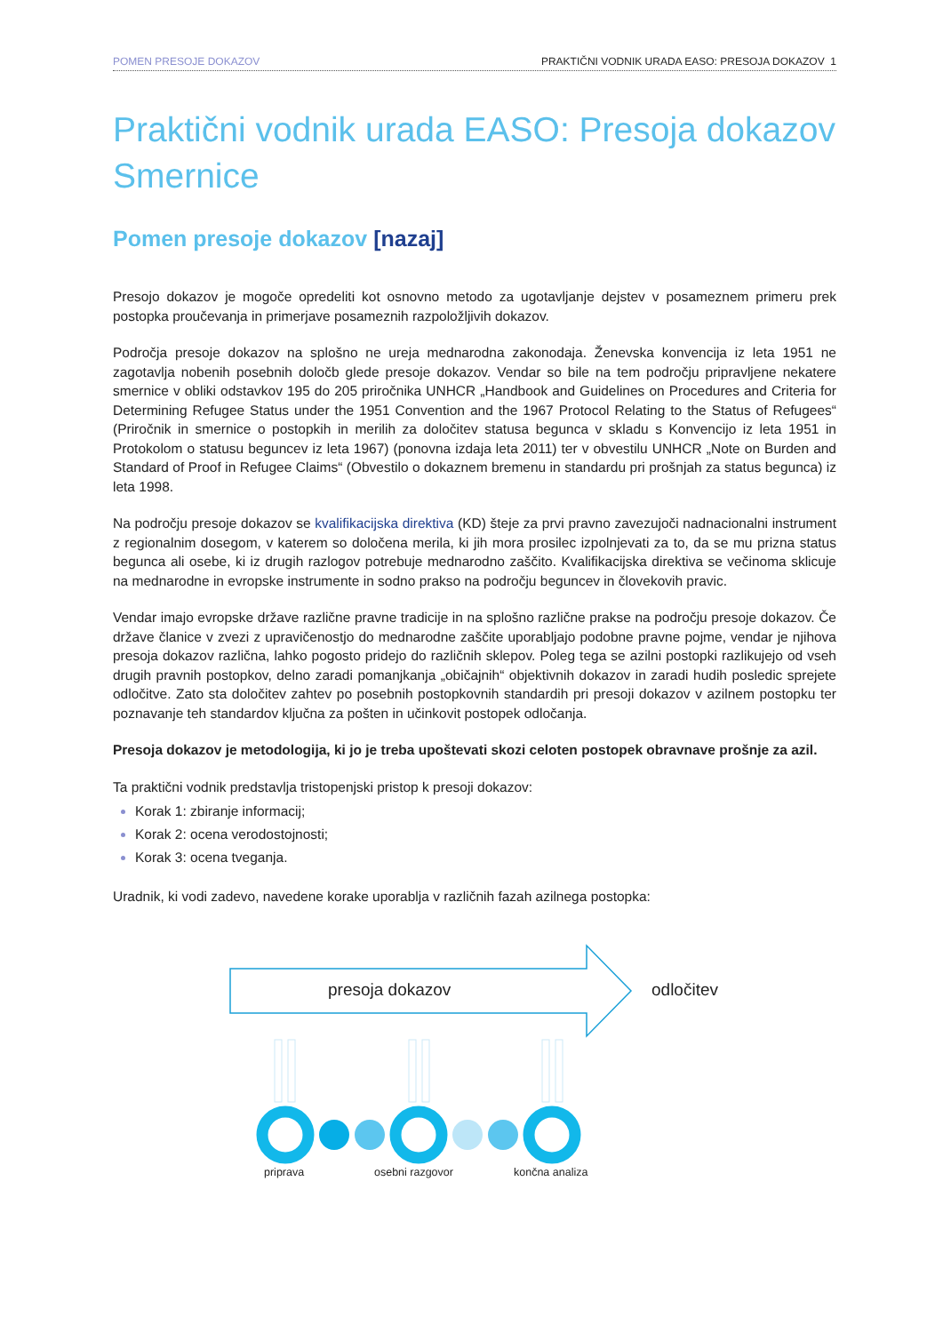POMEN PRESOJE DOKAZOV PRAKTIČNI VODNIK URADA EASO: PRESOJA DOKAZOV 1
Praktični vodnik urada EASO: Presoja dokazov Smernice
Pomen presoje dokazov [nazaj]
Presojo dokazov je mogoče opredeliti kot osnovno metodo za ugotavljanje dejstev v posameznem primeru prek postopka proučevanja in primerjave posameznih razpoložljivih dokazov.
Področja presoje dokazov na splošno ne ureja mednarodna zakonodaja. Ženevska konvencija iz leta 1951 ne zagotavlja nobenih posebnih določb glede presoje dokazov. Vendar so bile na tem področju pripravljene nekatere smernice v obliki odstavkov 195 do 205 priročnika UNHCR „Handbook and Guidelines on Procedures and Criteria for Determining Refugee Status under the 1951 Convention and the 1967 Protocol Relating to the Status of Refugees“ (Priročnik in smernice o postopkih in merilih za določitev statusa begunca v skladu s Konvencijo iz leta 1951 in Protokolom o statusu beguncev iz leta 1967) (ponovna izdaja leta 2011) ter v obvestilu UNHCR „Note on Burden and Standard of Proof in Refugee Claims“ (Obvestilo o dokaznem bremenu in standardu pri prošnjah za status begunca) iz leta 1998.
Na področju presoje dokazov se kvalifikacijska direktiva (KD) šteje za prvi pravno zavezujoči nadnacionalni instrument z regionalnim dosegom, v katerem so določena merila, ki jih mora prosilec izpolnjevati za to, da se mu prizna status begunca ali osebe, ki iz drugih razlogov potrebuje mednarodno zaščito. Kvalifikacijska direktiva se večinoma sklicuje na mednarodne in evropske instrumente in sodno prakso na področju beguncev in človekovih pravic.
Vendar imajo evropske države različne pravne tradicije in na splošno različne prakse na področju presoje dokazov. Če države članice v zvezi z upravičenostjo do mednarodne zaščite uporabljajo podobne pravne pojme, vendar je njihova presoja dokazov različna, lahko pogosto pridejo do različnih sklepov. Poleg tega se azilni postopki razlikujejo od vseh drugih pravnih postopkov, delno zaradi pomanjkanja „običajnih“ objektivnih dokazov in zaradi hudih posledic sprejete odločitve. Zato sta določitev zahtev po posebnih postopkovnih standardih pri presoji dokazov v azilnem postopku ter poznavanje teh standardov ključna za pošten in učinkovit postopek odločanja.
Presoja dokazov je metodologija, ki jo je treba upoštevati skozi celoten postopek obravnave prošnje za azil.
Ta praktični vodnik predstavlja tristopenjski pristop k presoji dokazov:
Korak 1: zbiranje informacij;
Korak 2: ocena verodostojnosti;
Korak 3: ocena tveganja.
Uradnik, ki vodi zadevo, navedene korake uporablja v različnih fazah azilnega postopka:
presoja dokazov odločitev
priprava osebni razgovor končna analiza